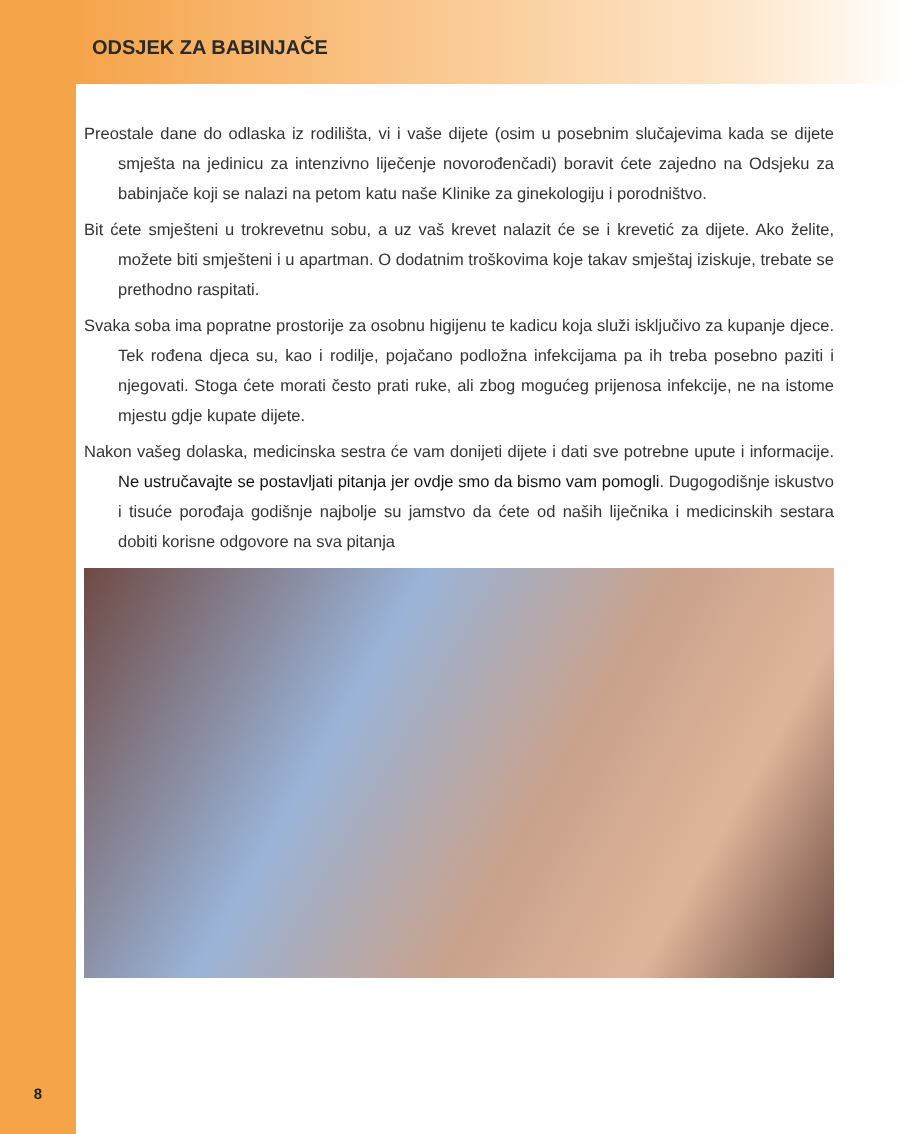ODSJEK ZA BABINJAČE
Preostale dane do odlaska iz rodilišta, vi i vaše dijete (osim u posebnim slučajevima kada se dijete smješta na jedinicu za intenzivno liječenje novorođenčadi) boravit ćete zajedno na Odsjeku za babinjače koji se nalazi na petom katu naše Klinike za ginekologiju i porodništvo.
Bit ćete smješteni u trokrevetnu sobu, a uz vaš krevet nalazit će se i krevetić za dijete. Ako želite, možete biti smješteni i u apartman. O dodatnim troškovima koje takav smještaj iziskuje, trebate se prethodno raspitati.
Svaka soba ima popratne prostorije za osobnu higijenu te kadicu koja služi isključivo za kupanje djece. Tek rođena djeca su, kao i rodilje, pojačano podložna infekcijama pa ih treba posebno paziti i njegovati. Stoga ćete morati često prati ruke, ali zbog mogućeg prijenosa infekcije, ne na istome mjestu gdje kupate dijete.
Nakon vašeg dolaska, medicinska sestra će vam donijeti dijete i dati sve potrebne upute i informacije. Ne ustručavajte se postavljati pitanja jer ovdje smo da bismo vam pomogli. Dugogodišnje iskustvo i tisuće porođaja godišnje najbolje su jamstvo da ćete od naših liječnika i medicinskih sestara dobiti korisne odgovore na sva pitanja
8